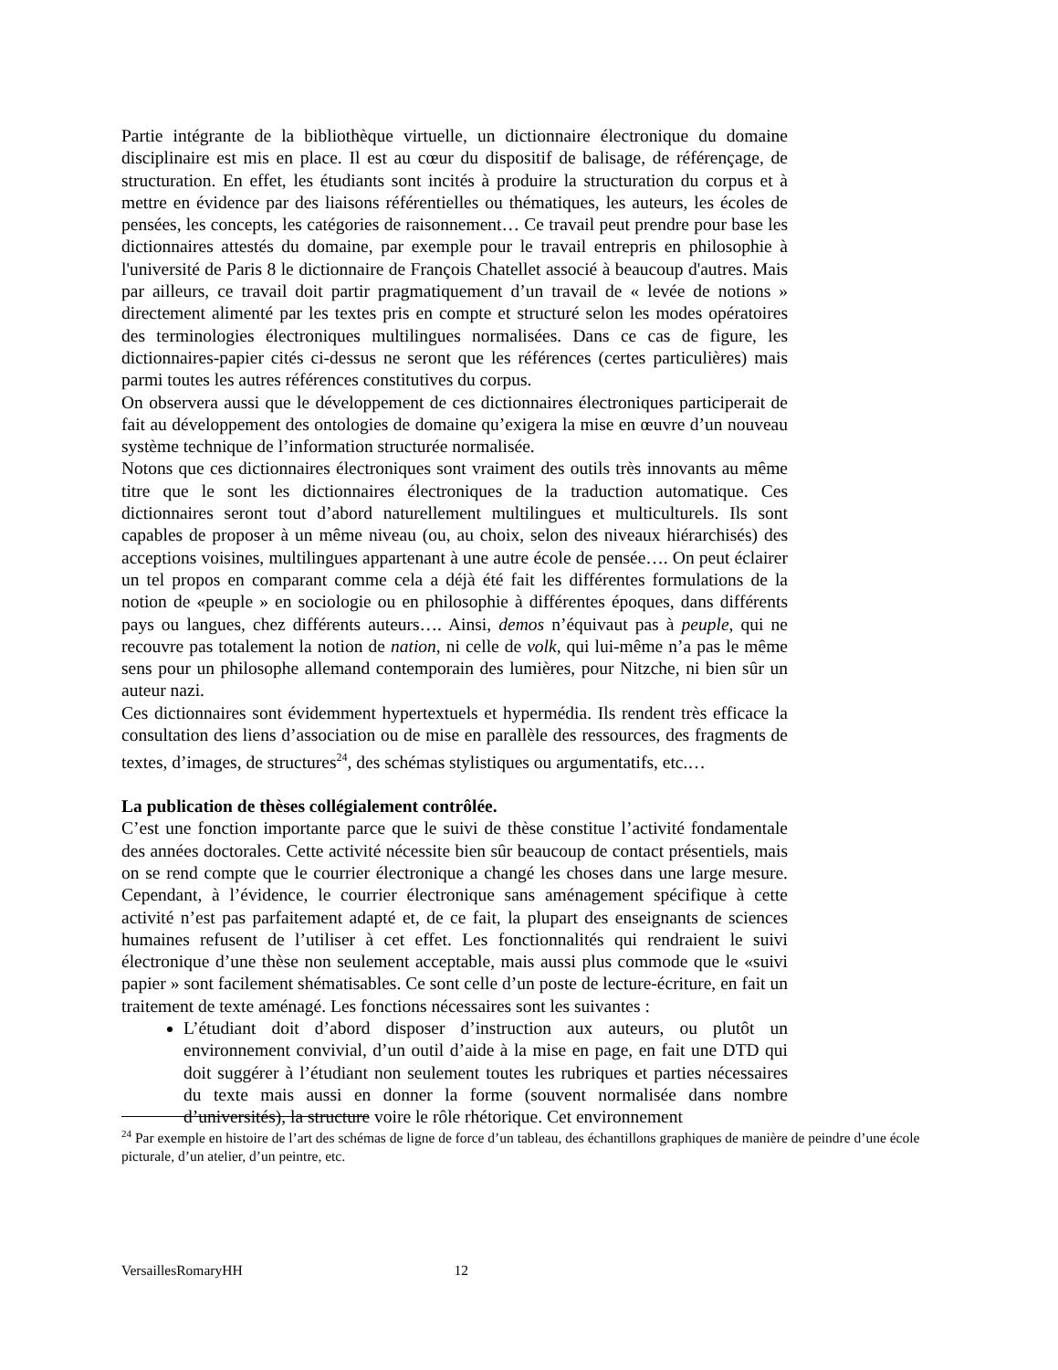Partie intégrante de la bibliothèque virtuelle, un dictionnaire électronique du domaine disciplinaire est mis en place. Il est au cœur du dispositif de balisage, de référençage, de structuration. En effet, les étudiants sont incités à produire la structuration du corpus et à mettre en évidence par des liaisons référentielles ou thématiques, les auteurs, les écoles de pensées, les concepts, les catégories de raisonnement… Ce travail peut prendre pour base les dictionnaires attestés du domaine, par exemple pour le travail entrepris en philosophie à l'université de Paris 8 le dictionnaire de François Chatellet associé à beaucoup d'autres. Mais par ailleurs, ce travail doit partir pragmatiquement d’un travail de « levée de notions » directement alimenté par les textes pris en compte et structuré selon les modes opératoires des terminologies électroniques multilingues normalisées. Dans ce cas de figure, les dictionnaires-papier cités ci-dessus ne seront que les références (certes particulières) mais parmi toutes les autres références constitutives du corpus.
On observera aussi que le développement de ces dictionnaires électroniques participerait de fait au développement des ontologies de domaine qu’exigera la mise en œuvre d’un nouveau système technique de l’information structurée normalisée.
Notons que ces dictionnaires électroniques sont vraiment des outils très innovants au même titre que le sont les dictionnaires électroniques de la traduction automatique. Ces dictionnaires seront tout d’abord naturellement multilingues et multiculturels. Ils sont capables de proposer à un même niveau (ou, au choix, selon des niveaux hiérarchisés) des acceptions voisines, multilingues appartenant à une autre école de pensée…. On peut éclairer un tel propos en comparant comme cela a déjà été fait les différentes formulations de la notion de «peuple » en sociologie ou en philosophie à différentes époques, dans différents pays ou langues, chez différents auteurs…. Ainsi, demos n’équivaut pas à peuple, qui ne recouvre pas totalement la notion de nation, ni celle de volk, qui lui-même n’a pas le même sens pour un philosophe allemand contemporain des lumières, pour Nitzche, ni bien sûr un auteur nazi.
Ces dictionnaires sont évidemment hypertextuels et hypermédia. Ils rendent très efficace la consultation des liens d’association ou de mise en parallèle des ressources, des fragments de textes, d’images, de structures<sup>24</sup>, des schémas stylistiques ou argumentatifs, etc.…
La publication de thèses collégialement contrôlée.
C’est une fonction importante parce que le suivi de thèse constitue l’activité fondamentale des années doctorales. Cette activité nécessite bien sûr beaucoup de contact présentiels, mais on se rend compte que le courrier électronique a changé les choses dans une large mesure. Cependant, à l’évidence, le courrier électronique sans aménagement spécifique à cette activité n’est pas parfaitement adapté et, de ce fait, la plupart des enseignants de sciences humaines refusent de l’utiliser à cet effet. Les fonctionnalités qui rendraient le suivi électronique d’une thèse non seulement acceptable, mais aussi plus commode que le «suivi papier » sont facilement shématisables. Ce sont celle d’un poste de lecture-écriture, en fait un traitement de texte aménagé. Les fonctions nécessaires sont les suivantes :
L’étudiant doit d’abord disposer d’instruction aux auteurs, ou plutôt un environnement convivial, d’un outil d’aide à la mise en page, en fait une DTD qui doit suggérer à l’étudiant non seulement toutes les rubriques et parties nécessaires du texte mais aussi en donner la forme (souvent normalisée dans nombre d’universités), la structure voire le rôle rhétorique. Cet environnement
<sup>24</sup> Par exemple en histoire de l’art des schémas de ligne de force d’un tableau, des échantillons graphiques de manière de peindre d’une école picturale, d’un atelier, d’un peintre, etc.
VersaillesRomaryHH 12